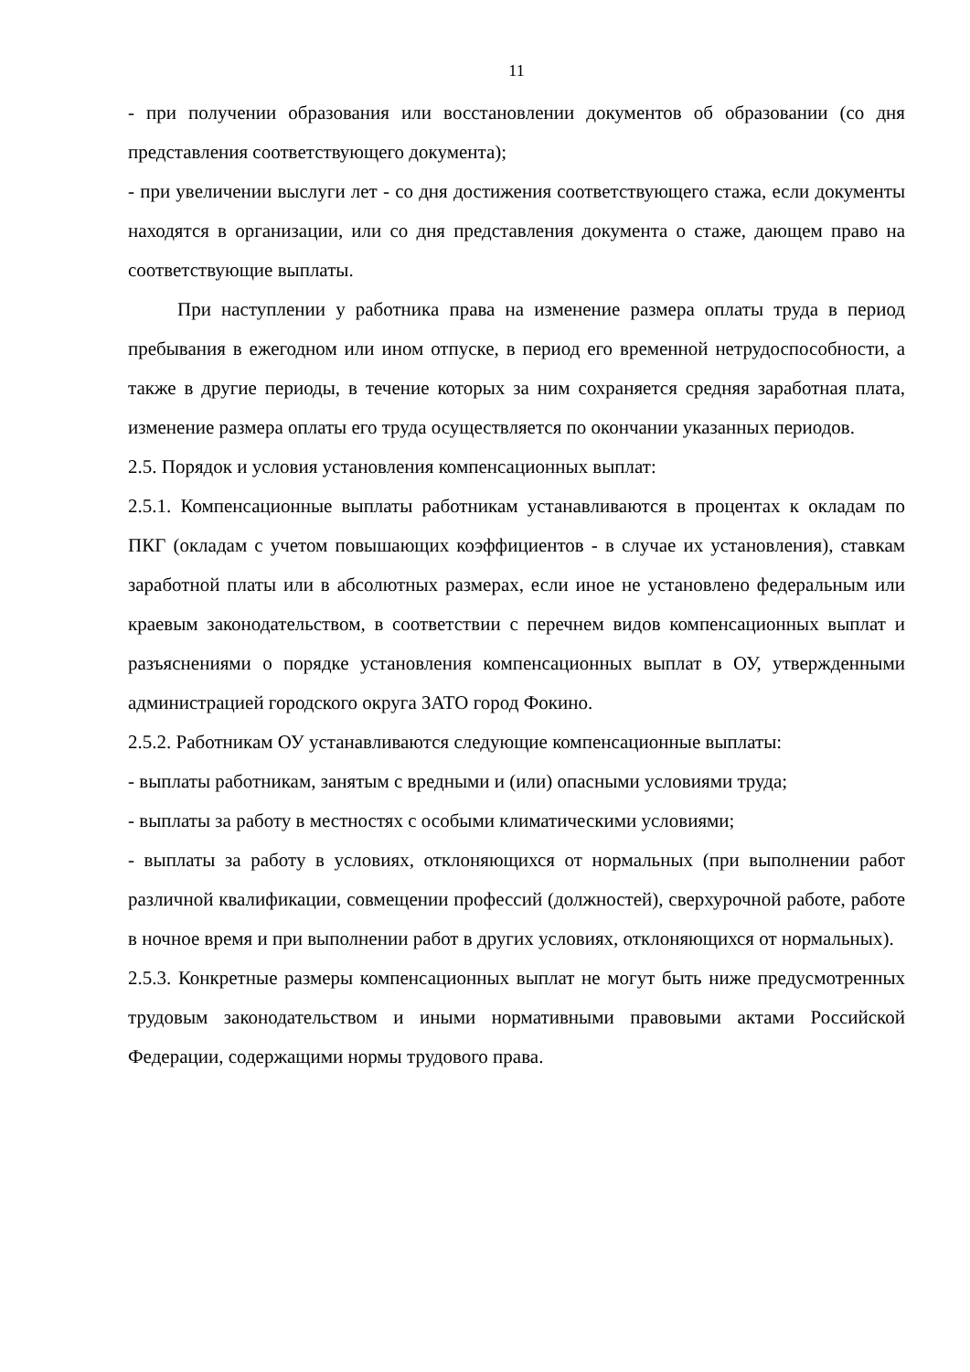11
- при получении образования или восстановлении документов об образовании (со дня представления соответствующего документа);
- при увеличении выслуги лет - со дня достижения соответствующего стажа, если документы находятся в организации, или со дня представления документа о стаже, дающем право на соответствующие выплаты.
При наступлении у работника права на изменение размера оплаты труда в период пребывания в ежегодном или ином отпуске, в период его временной нетрудоспособности, а также в другие периоды, в течение которых за ним сохраняется средняя заработная плата, изменение размера оплаты его труда осуществляется по окончании указанных периодов.
2.5. Порядок и условия установления компенсационных выплат:
2.5.1. Компенсационные выплаты работникам устанавливаются в процентах к окладам по ПКГ (окладам с учетом повышающих коэффициентов - в случае их установления), ставкам заработной платы или в абсолютных размерах, если иное не установлено федеральным или краевым законодательством, в соответствии с перечнем видов компенсационных выплат и разъяснениями о порядке установления компенсационных выплат в ОУ, утвержденными администрацией городского округа ЗАТО город Фокино.
2.5.2. Работникам ОУ устанавливаются следующие компенсационные выплаты:
- выплаты работникам, занятым с вредными и (или) опасными условиями труда;
- выплаты за работу в местностях с особыми климатическими условиями;
- выплаты за работу в условиях, отклоняющихся от нормальных (при выполнении работ различной квалификации, совмещении профессий (должностей), сверхурочной работе, работе в ночное время и при выполнении работ в других условиях, отклоняющихся от нормальных).
2.5.3. Конкретные размеры компенсационных выплат не могут быть ниже предусмотренных трудовым законодательством и иными нормативными правовыми актами Российской Федерации, содержащими нормы трудового права.